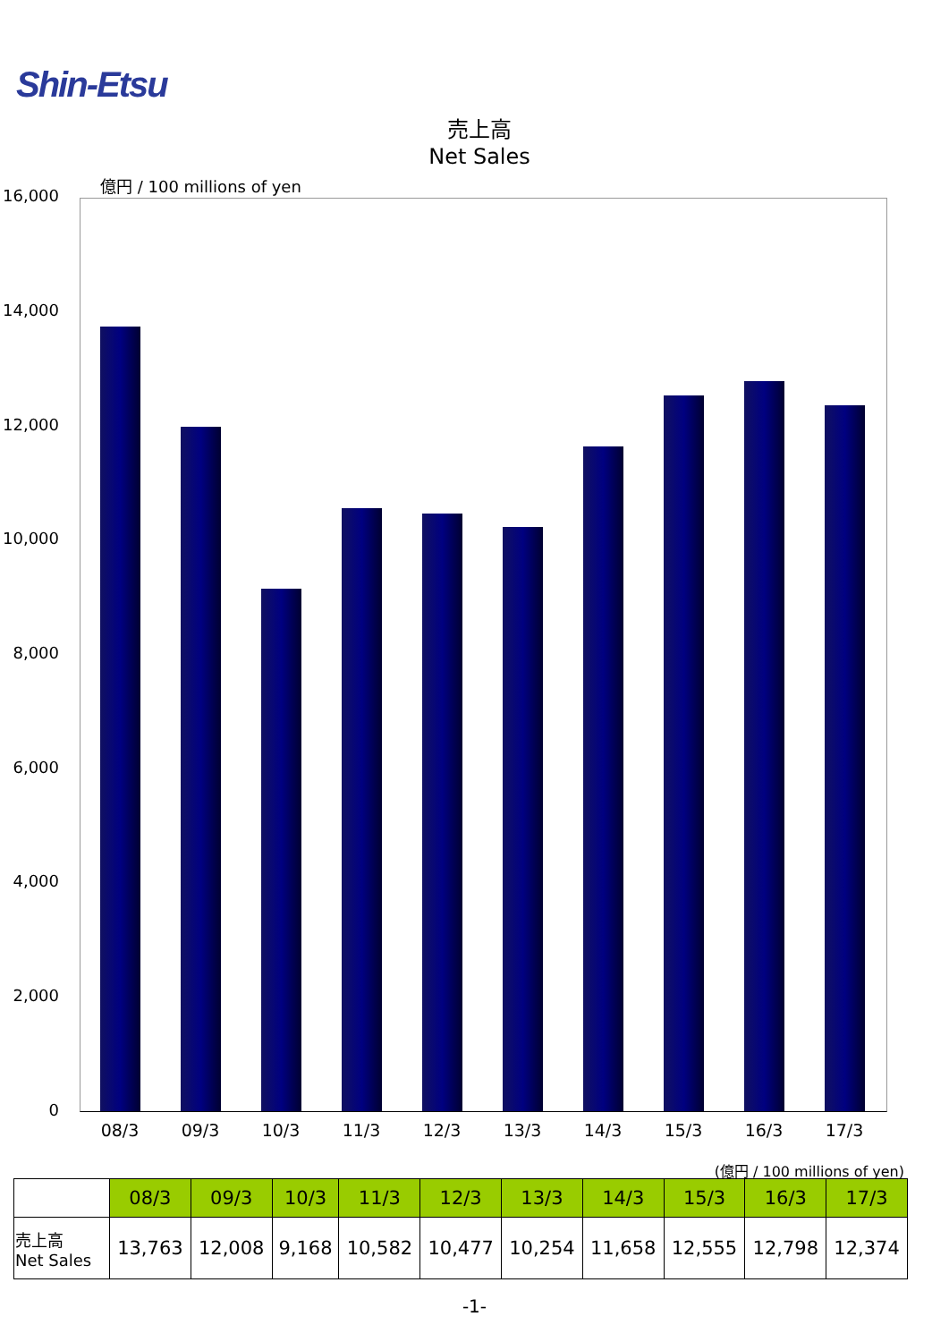Shin-Etsu
売上高
Net Sales
億円 / 100 millions of yen
16,000
14,000
12,000
10,000
8,000
6,000
4,000
2,000
0
08/3 09/3 10/3 11/3 12/3 13/3 14/3 15/3 16/3 17/3
(億円 / 100 millions of yen)
| | 08/3 | 09/3 | 10/3 | 11/3 | 12/3 | 13/3 | 14/3 | 15/3 | 16/3 | 17/3 |
| 売上高 Net Sales | 13,763 | 12,008 | 9,168 | 10,582 | 10,477 | 10,254 | 11,658 | 12,555 | 12,798 | 12,374 |
-1-